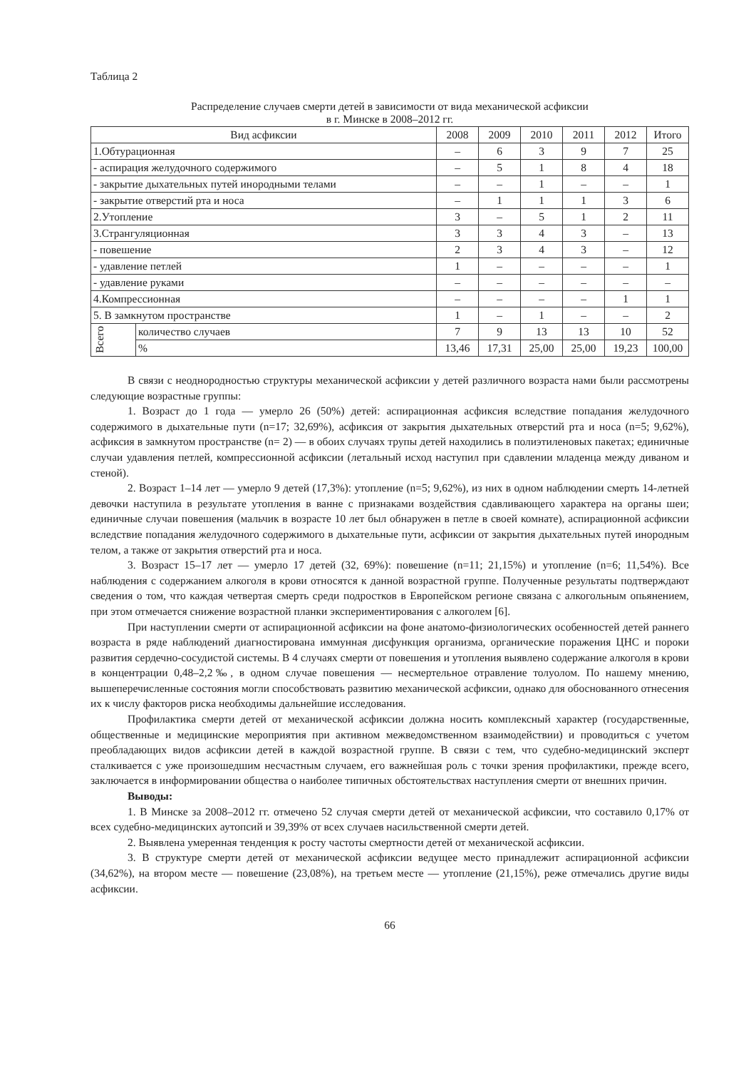Таблица 2
Распределение случаев смерти детей в зависимости от вида механической асфиксии
в г. Минске в 2008–2012 гг.
| Вид асфиксии | | 2008 | 2009 | 2010 | 2011 | 2012 | Итого |
| --- | --- | --- | --- | --- | --- | --- | --- |
| 1.Обтурационная | | – | 6 | 3 | 9 | 7 | 25 |
| - аспирация желудочного содержимого | | – | 5 | 1 | 8 | 4 | 18 |
| - закрытие дыхательных путей инородными телами | | – | – | 1 | – | – | 1 |
| - закрытие отверстий рта и носа | | – | 1 | 1 | 1 | 3 | 6 |
| 2.Утопление | | 3 | – | 5 | 1 | 2 | 11 |
| 3.Странгуляционная | | 3 | 3 | 4 | 3 | – | 13 |
| - повешение | | 2 | 3 | 4 | 3 | – | 12 |
| - удавление петлей | | 1 | – | – | – | – | 1 |
| - удавление руками | | – | – | – | – | – | – |
| 4.Компрессионная | | – | – | – | – | 1 | 1 |
| 5. В замкнутом пространстве | | 1 | – | 1 | – | – | 2 |
| Всего | количество случаев | 7 | 9 | 13 | 13 | 10 | 52 |
| | % | 13,46 | 17,31 | 25,00 | 25,00 | 19,23 | 100,00 |
В связи с неоднородностью структуры механической асфиксии у детей различного возраста нами были рассмотрены следующие возрастные группы:
1. Возраст до 1 года — умерло 26 (50%) детей: аспирационная асфиксия вследствие попадания желудочного содержимого в дыхательные пути (n=17; 32,69%), асфиксия от закрытия дыхательных отверстий рта и носа (n=5; 9,62%), асфиксия в замкнутом пространстве (n= 2) — в обоих случаях трупы детей находились в полиэтиленовых пакетах; единичные случаи удавления петлей, компрессионной асфиксии (летальный исход наступил при сдавлении младенца между диваном и стеной).
2. Возраст 1–14 лет — умерло 9 детей (17,3%): утопление (n=5; 9,62%), из них в одном наблюдении смерть 14-летней девочки наступила в результате утопления в ванне с признаками воздействия сдавливающего характера на органы шеи; единичные случаи повешения (мальчик в возрасте 10 лет был обнаружен в петле в своей комнате), аспирационной асфиксии вследствие попадания желудочного содержимого в дыхательные пути, асфиксии от закрытия дыхательных путей инородным телом, а также от закрытия отверстий рта и носа.
3. Возраст 15–17 лет — умерло 17 детей (32, 69%): повешение (n=11; 21,15%) и утопление (n=6; 11,54%). Все наблюдения с содержанием алкоголя в крови относятся к данной возрастной группе. Полученные результаты подтверждают сведения о том, что каждая четвертая смерть среди подростков в Европейском регионе связана с алкогольным опьянением, при этом отмечается снижение возрастной планки экспериментирования с алкоголем [6].
При наступлении смерти от аспирационной асфиксии на фоне анатомо-физиологических особенностей детей раннего возраста в ряде наблюдений диагностирована иммунная дисфункция организма, органические поражения ЦНС и пороки развития сердечно-сосудистой системы. В 4 случаях смерти от повешения и утопления выявлено содержание алкоголя в крови в концентрации 0,48–2,2‰, в одном случае повешения — несмертельное отравление толуолом. По нашему мнению, вышеперечисленные состояния могли способствовать развитию механической асфиксии, однако для обоснованного отнесения их к числу факторов риска необходимы дальнейшие исследования.
Профилактика смерти детей от механической асфиксии должна носить комплексный характер (государственные, общественные и медицинские мероприятия при активном межведомственном взаимодействии) и проводиться с учетом преобладающих видов асфиксии детей в каждой возрастной группе. В связи с тем, что судебно-медицинский эксперт сталкивается с уже произошедшим несчастным случаем, его важнейшая роль с точки зрения профилактики, прежде всего, заключается в информировании общества о наиболее типичных обстоятельствах наступления смерти от внешних причин.
Выводы:
1. В Минске за 2008–2012 гг. отмечено 52 случая смерти детей от механической асфиксии, что составило 0,17% от всех судебно-медицинских аутопсий и 39,39% от всех случаев насильственной смерти детей.
2. Выявлена умеренная тенденция к росту частоты смертности детей от механической асфиксии.
3. В структуре смерти детей от механической асфиксии ведущее место принадлежит аспирационной асфиксии (34,62%), на втором месте — повешение (23,08%), на третьем месте — утопление (21,15%), реже отмечались другие виды асфиксии.
66